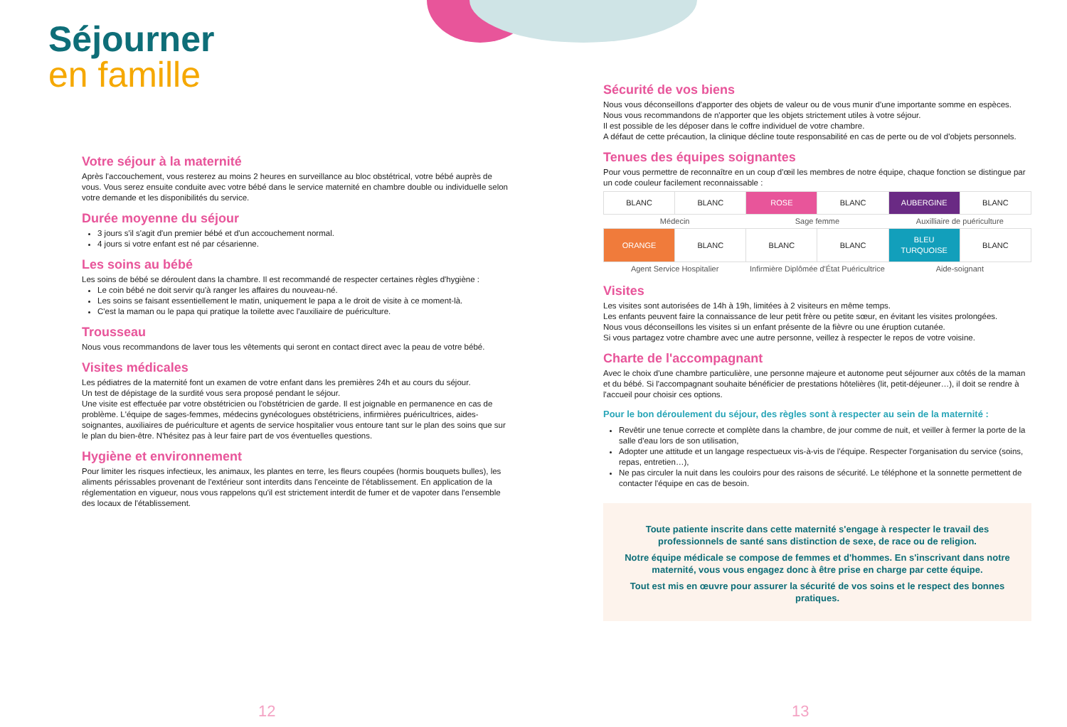Séjourner
en famille
Votre séjour à la maternité
Après l'accouchement, vous resterez au moins 2 heures en surveillance au bloc obstétrical, votre bébé auprès de vous. Vous serez ensuite conduite avec votre bébé dans le service maternité en chambre double ou individuelle selon votre demande et les disponibilités du service.
Durée moyenne du séjour
3 jours s'il s'agit d'un premier bébé et d'un accouchement normal.
4 jours si votre enfant est né par césarienne.
Les soins au bébé
Les soins de bébé se déroulent dans la chambre. Il est recommandé de respecter certaines règles d'hygiène :
Le coin bébé ne doit servir qu'à ranger les affaires du nouveau-né.
Les soins se faisant essentiellement le matin, uniquement le papa a le droit de visite à ce moment-là.
C'est la maman ou le papa qui pratique la toilette avec l'auxiliaire de puériculture.
Trousseau
Nous vous recommandons de laver tous les vêtements qui seront en contact direct avec la peau de votre bébé.
Visites médicales
Les pédiatres de la maternité font un examen de votre enfant dans les premières 24h et au cours du séjour.
Un test de dépistage de la surdité vous sera proposé pendant le séjour.
Une visite est effectuée par votre obstétricien ou l'obstétricien de garde. Il est joignable en permanence en cas de problème. L'équipe de sages-femmes, médecins gynécologues obstétriciens, infirmières puéricultrices, aides-soignantes, auxiliaires de puériculture et agents de service hospitalier vous entoure tant sur le plan des soins que sur le plan du bien-être. N'hésitez pas à leur faire part de vos éventuelles questions.
Hygiène et environnement
Pour limiter les risques infectieux, les animaux, les plantes en terre, les fleurs coupées (hormis bouquets bulles), les aliments périssables provenant de l'extérieur sont interdits dans l'enceinte de l'établissement. En application de la réglementation en vigueur, nous vous rappelons qu'il est strictement interdit de fumer et de vapoter dans l'ensemble des locaux de l'établissement.
Sécurité de vos biens
Nous vous déconseillons d'apporter des objets de valeur ou de vous munir d'une importante somme en espèces.
Nous vous recommandons de n'apporter que les objets strictement utiles à votre séjour.
Il est possible de les déposer dans le coffre individuel de votre chambre.
A défaut de cette précaution, la clinique décline toute responsabilité en cas de perte ou de vol d'objets personnels.
Tenues des équipes soignantes
Pour vous permettre de reconnaître en un coup d'œil les membres de notre équipe, chaque fonction se distingue par un code couleur facilement reconnaissable :
| BLANC | BLANC | ROSE | BLANC | AUBERGINE | BLANC |
| Médecin | | Sage femme | | Auxilliaire de puériculture | |
| ORANGE | BLANC | BLANC | BLANC | BLEU TURQUOISE | BLANC |
| Agent Service Hospitalier | | Infirmière Diplômée d'État Puéricultrice | | Aide-soignant | |
Visites
Les visites sont autorisées de 14h à 19h, limitées à 2 visiteurs en même temps.
Les enfants peuvent faire la connaissance de leur petit frère ou petite sœur, en évitant les visites prolongées.
Nous vous déconseillons les visites si un enfant présente de la fièvre ou une éruption cutanée.
Si vous partagez votre chambre avec une autre personne, veillez à respecter le repos de votre voisine.
Charte de l'accompagnant
Avec le choix d'une chambre particulière, une personne majeure et autonome peut séjourner aux côtés de la maman et du bébé. Si l'accompagnant souhaite bénéficier de prestations hôtelières (lit, petit-déjeuner…), il doit se rendre à l'accueil pour choisir ces options.
Pour le bon déroulement du séjour, des règles sont à respecter au sein de la maternité :
Revêtir une tenue correcte et complète dans la chambre, de jour comme de nuit, et veiller à fermer la porte de la salle d'eau lors de son utilisation,
Adopter une attitude et un langage respectueux vis-à-vis de l'équipe. Respecter l'organisation du service (soins, repas, entretien…),
Ne pas circuler la nuit dans les couloirs pour des raisons de sécurité. Le téléphone et la sonnette permettent de contacter l'équipe en cas de besoin.
Toute patiente inscrite dans cette maternité s'engage à respecter le travail des professionnels de santé sans distinction de sexe, de race ou de religion.
Notre équipe médicale se compose de femmes et d'hommes. En s'inscrivant dans notre maternité, vous vous engagez donc à être prise en charge par cette équipe.
Tout est mis en œuvre pour assurer la sécurité de vos soins et le respect des bonnes pratiques.
12 13